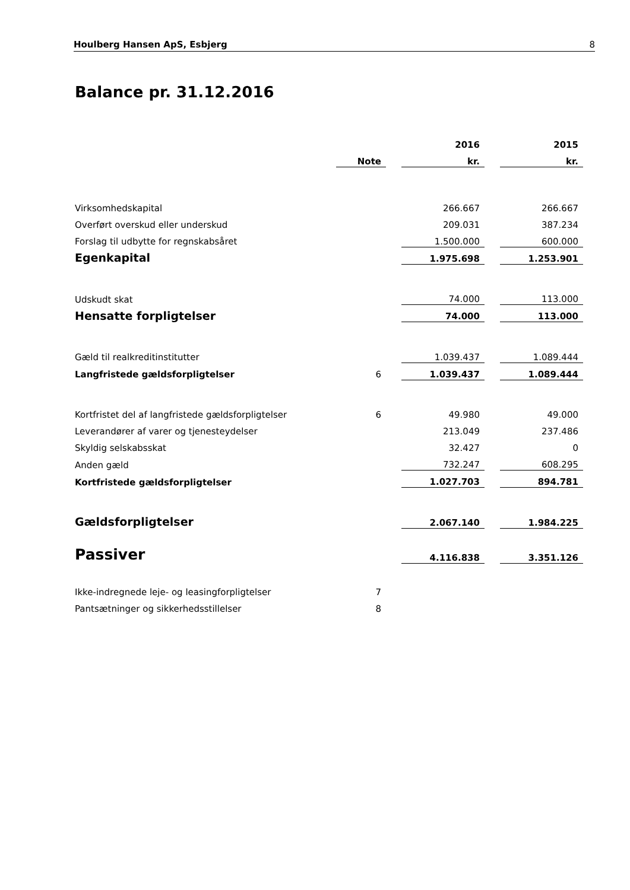Houlberg Hansen ApS, Esbjerg 8
Balance pr. 31.12.2016
| | | | 2016 | | 2015 |
| --- | --- | --- | --- | --- | --- |
| | Note | | kr. | | kr. |
| Virksomhedskapital | | | 266.667 | | 266.667 |
| Overført overskud eller underskud | | | 209.031 | | 387.234 |
| Forslag til udbytte for regnskabsåret | | | 1.500.000 | | 600.000 |
| Egenkapital | | | 1.975.698 | | 1.253.901 |
| Udskudt skat | | | 74.000 | | 113.000 |
| Hensatte forpligtelser | | | 74.000 | | 113.000 |
| Gæld til realkreditinstitutter | | | 1.039.437 | | 1.089.444 |
| Langfristede gældsforpligtelser | 6 | | 1.039.437 | | 1.089.444 |
| Kortfristet del af langfristede gældsforpligtelser | 6 | | 49.980 | | 49.000 |
| Leverandører af varer og tjenesteydelser | | | 213.049 | | 237.486 |
| Skyldig selskabsskat | | | 32.427 | | 0 |
| Anden gæld | | | 732.247 | | 608.295 |
| Kortfristede gældsforpligtelser | | | 1.027.703 | | 894.781 |
| Gældsforpligtelser | | | 2.067.140 | | 1.984.225 |
| Passiver | | | 4.116.838 | | 3.351.126 |
| Ikke-indregnede leje- og leasingforpligtelser | 7 | | | | |
| Pantsætninger og sikkerhedsstillelser | 8 | | | | |